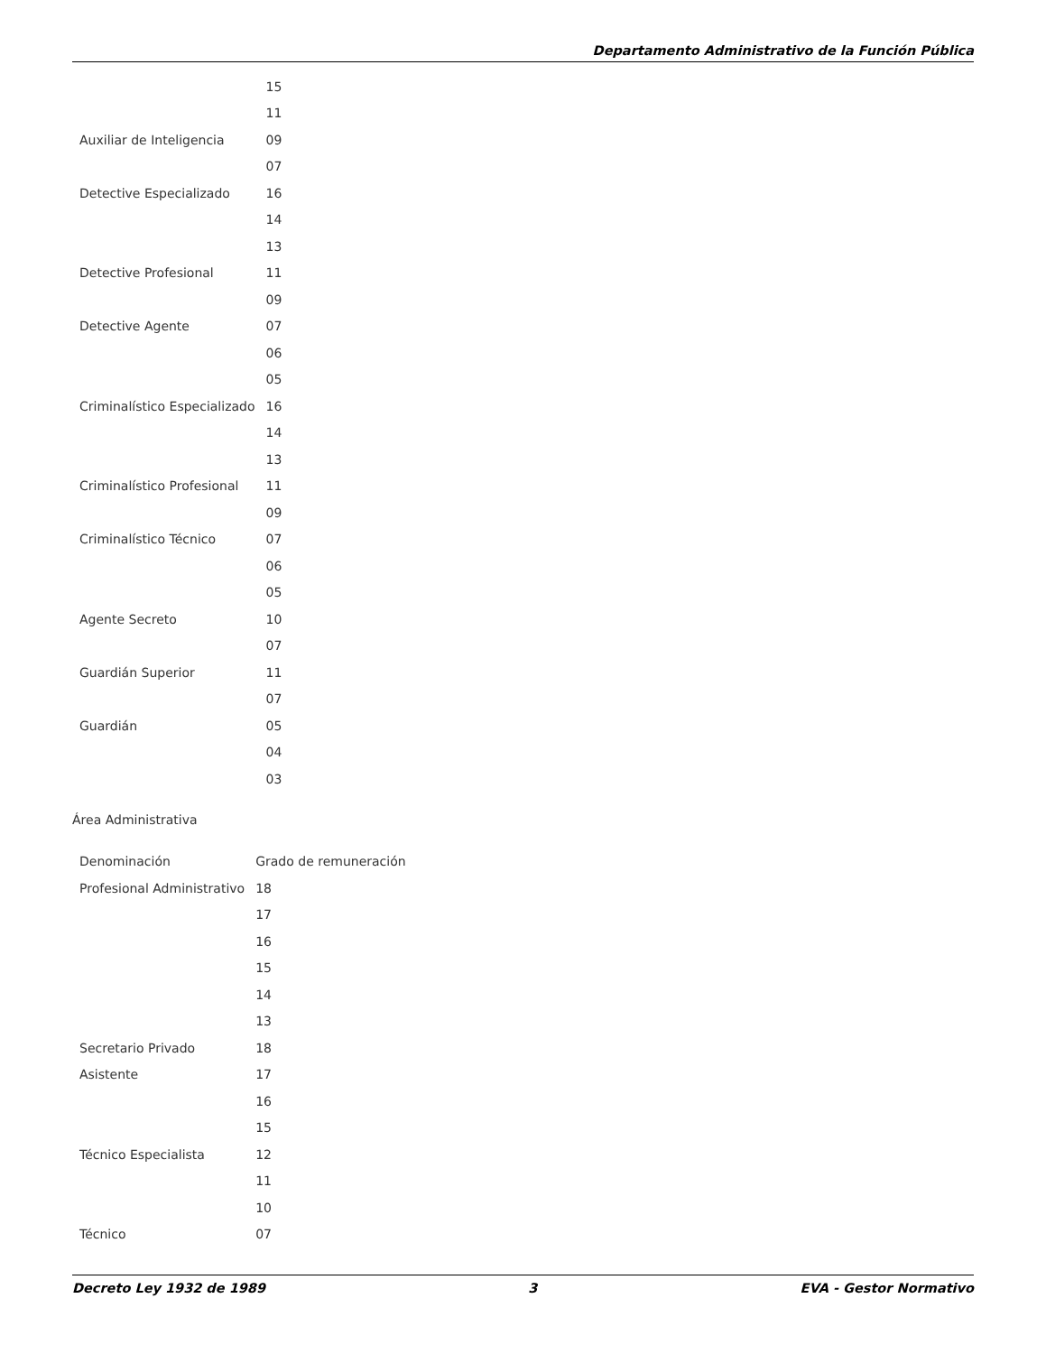Departamento Administrativo de la Función Pública
| | 15 |
| | 11 |
| Auxiliar de Inteligencia | 09 |
| | 07 |
| Detective Especializado | 16 |
| | 14 |
| | 13 |
| Detective Profesional | 11 |
| | 09 |
| Detective Agente | 07 |
| | 06 |
| | 05 |
| Criminalístico Especializado | 16 |
| | 14 |
| | 13 |
| Criminalístico Profesional | 11 |
| | 09 |
| Criminalístico Técnico | 07 |
| | 06 |
| | 05 |
| Agente Secreto | 10 |
| | 07 |
| Guardián Superior | 11 |
| | 07 |
| Guardián | 05 |
| | 04 |
| | 03 |
Área Administrativa
| Denominación | Grado de remuneración |
| Profesional Administrativo | 18 |
| | 17 |
| | 16 |
| | 15 |
| | 14 |
| | 13 |
| Secretario Privado | 18 |
| Asistente | 17 |
| | 16 |
| | 15 |
| Técnico Especialista | 12 |
| | 11 |
| | 10 |
| Técnico | 07 |
Decreto Ley 1932 de 1989 3 EVA - Gestor Normativo